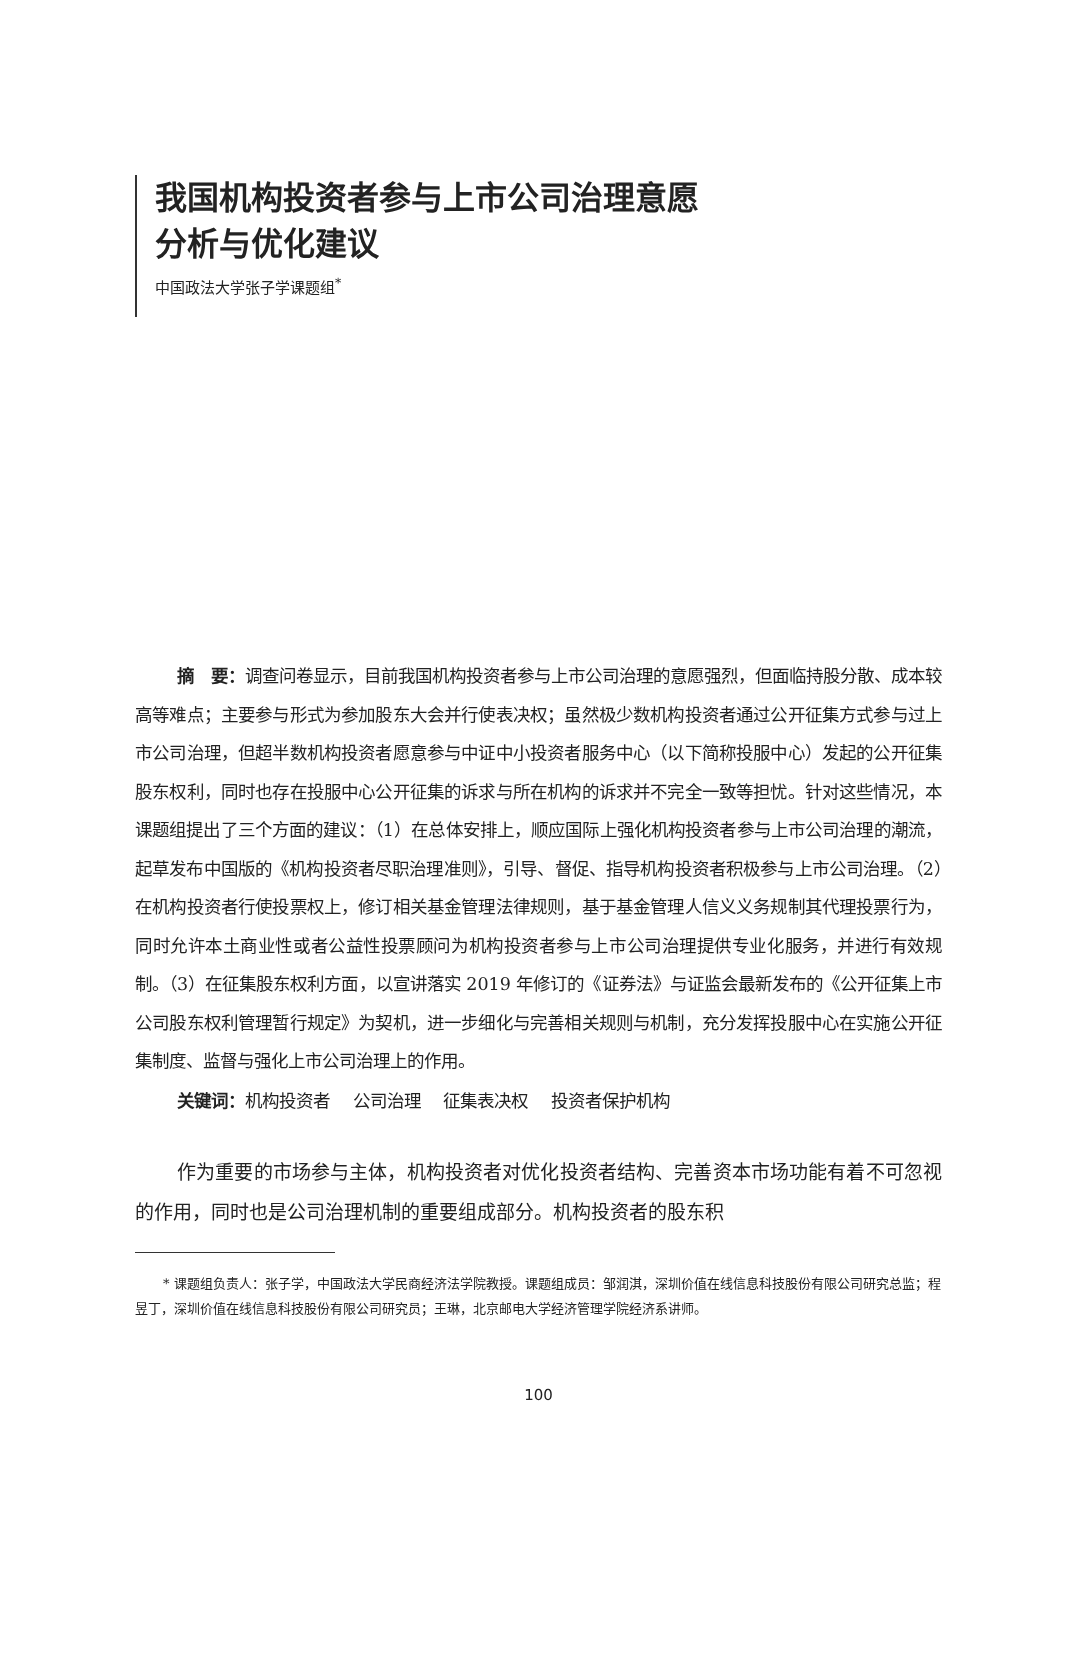我国机构投资者参与上市公司治理意愿
分析与优化建议
中国政法大学张子学课题组<sup>*</sup>
摘　要：调查问卷显示，目前我国机构投资者参与上市公司治理的意愿强烈，但面临持股分散、成本较高等难点；主要参与形式为参加股东大会并行使表决权；虽然极少数机构投资者通过公开征集方式参与过上市公司治理，但超半数机构投资者愿意参与中证中小投资者服务中心（以下简称投服中心）发起的公开征集股东权利，同时也存在投服中心公开征集的诉求与所在机构的诉求并不完全一致等担忧。针对这些情况，本课题组提出了三个方面的建议：（1）在总体安排上，顺应国际上强化机构投资者参与上市公司治理的潮流，起草发布中国版的《机构投资者尽职治理准则》，引导、督促、指导机构投资者积极参与上市公司治理。（2）在机构投资者行使投票权上，修订相关基金管理法律规则，基于基金管理人信义义务规制其代理投票行为，同时允许本土商业性或者公益性投票顾问为机构投资者参与上市公司治理提供专业化服务，并进行有效规制。（3）在征集股东权利方面，以宣讲落实 2019 年修订的《证券法》与证监会最新发布的《公开征集上市公司股东权利管理暂行规定》为契机，进一步细化与完善相关规则与机制，充分发挥投服中心在实施公开征集制度、监督与强化上市公司治理上的作用。
关键词：机构投资者　 公司治理　 征集表决权　 投资者保护机构
作为重要的市场参与主体，机构投资者对优化投资者结构、完善资本市场功能有着不可忽视的作用，同时也是公司治理机制的重要组成部分。机构投资者的股东积
* 课题组负责人：张子学，中国政法大学民商经济法学院教授。课题组成员：邹润淇，深圳价值在线信息科技股份有限公司研究总监；程昱丁，深圳价值在线信息科技股份有限公司研究员；王琳，北京邮电大学经济管理学院经济系讲师。
100